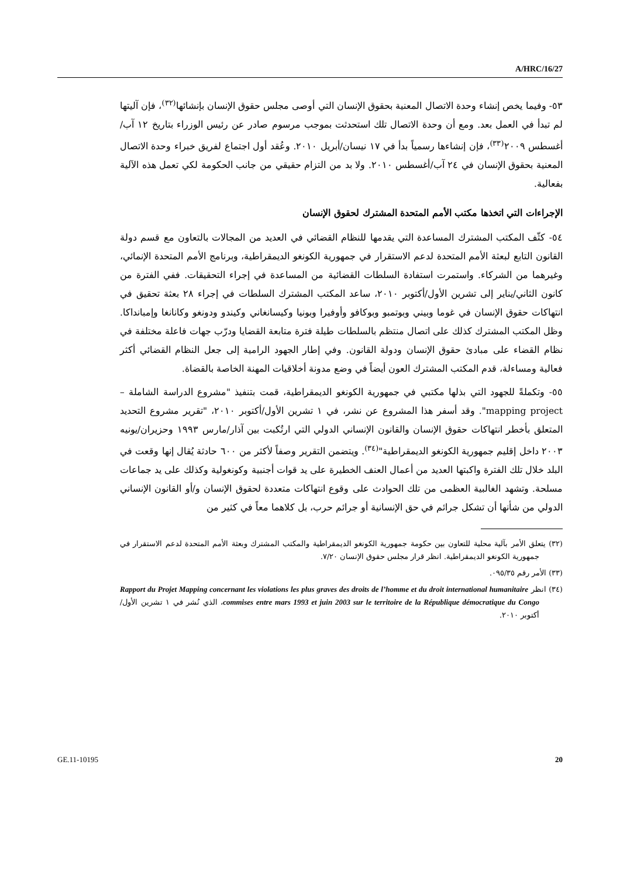A/HRC/16/27
٥٣- وفيما يخص إنشاء وحدة الاتصال المعنية بحقوق الإنسان التي أوصى مجلس حقوق الإنسان بإنشائها<sup>(٣٢)</sup>، فإن آليتها لم تبدأ في العمل بعد. ومع أن وحدة الاتصال تلك استحدثت بموجب مرسوم صادر عن رئيس الوزراء بتاريخ ١٢ آب/أغسطس ٢٠٠٩<sup>(٣٣)</sup>، فإن إنشاءها رسمياً بدأ في ١٧ نيسان/أبريل ٢٠١٠. وعُقد أول اجتماع لفريق خبراء وحدة الاتصال المعنية بحقوق الإنسان في ٢٤ آب/أغسطس ٢٠١٠. ولا بد من التزام حقيقي من جانب الحكومة لكي تعمل هذه الآلية بفعالية.
الإجراءات التي اتخذها مكتب الأمم المتحدة المشترك لحقوق الإنسان
٥٤- كثّف المكتب المشترك المساعدة التي يقدمها للنظام القضائي في العديد من المجالات بالتعاون مع قسم دولة القانون التابع لبعثة الأمم المتحدة لدعم الاستقرار في جمهورية الكونغو الديمقراطية، وبرنامج الأمم المتحدة الإنمائي، وغيرهما من الشركاء. واستمرت استفادة السلطات القضائية من المساعدة في إجراء التحقيقات. ففي الفترة من كانون الثاني/يناير إلى تشرين الأول/أكتوبر ٢٠١٠، ساعد المكتب المشترك السلطات في إجراء ٢٨ بعثة تحقيق في انتهاكات حقوق الإنسان في غوما وبيني وبوتمبو وبوكافو وأوفيرا وبونيا وكيسانغاني وكيندو ودونغو وكانانغا وإمبانداكا. وظل المكتب المشترك كذلك على اتصال منتظم بالسلطات طيلة فترة متابعة القضايا ودرّب جهات فاعلة مختلفة في نظام القضاء على مبادئ حقوق الإنسان ودولة القانون. وفي إطار الجهود الرامية إلى جعل النظام القضائي أكثر فعالية ومساءلة، قدم المكتب المشترك العون أيضاً في وضع مدونة أخلاقيات المهنة الخاصة بالقضاة.
٥٥- وتكملةً للجهود التي بذلها مكتبي في جمهورية الكونغو الديمقراطية، قمت بتنفيذ "مشروع الدراسة الشاملة – mapping project". وقد أسفر هذا المشروع عن نشر، في ١ تشرين الأول/أكتوبر ٢٠١٠، "تقرير مشروع التحديد المتعلق بأخطر انتهاكات حقوق الإنسان والقانون الإنساني الدولي التي ارتُكبت بين آذار/مارس ١٩٩٣ وحزيران/يونيه ٢٠٠٣ داخل إقليم جمهورية الكونغو الديمقراطية"<sup>(٣٤)</sup>. ويتضمن التقرير وصفاً لأكثر من ٦٠٠ حادثة يُقال إنها وقعت في البلد خلال تلك الفترة واكبتها العديد من أعمال العنف الخطيرة على يد قوات أجنبية وكونغولية وكذلك على يد جماعات مسلحة. وتشهد الغالبية العظمى من تلك الحوادث على وقوع انتهاكات متعددة لحقوق الإنسان و/أو القانون الإنساني الدولي من شأنها أن تشكل جرائم في حق الإنسانية أو جرائم حرب، بل كلاهما معاً في كثير من
(٣٢) يتعلق الأمر بآلية محلية للتعاون بين حكومة جمهورية الكونغو الديمقراطية والمكتب المشترك وبعثة الأمم المتحدة لدعم الاستقرار في جمهورية الكونغو الديمقراطية. انظر قرار مجلس حقوق الإنسان ٧/٢٠.
(٣٣) الأمر رقم ٠٩٥/٣٥.
(٣٤) انظر Rapport du Projet Mapping concernant les violations les plus graves des droits de l’homme et du droit international humanitaire commises entre mars 1993 et juin 2003 sur le territoire de la République démocratique du Congo، الذي نُشر في ١ تشرين الأول/أكتوبر ٢٠١٠.
GE.11-10195 20